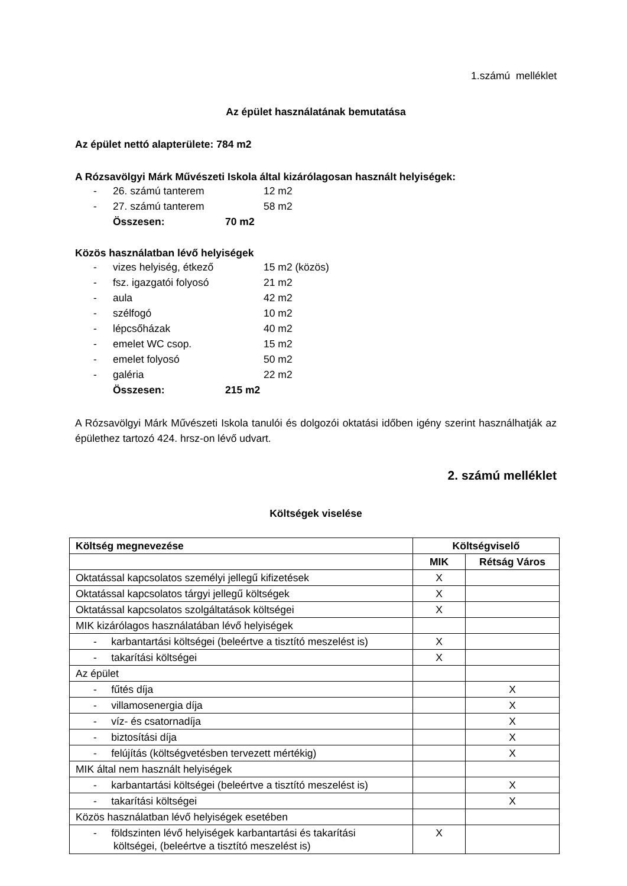1.számú melléklet
Az épület használatának bemutatása
Az épület nettó alapterülete: 784 m2
A Rózsavölgyi Márk Művészeti Iskola által kizárólagosan használt helyiségek:
- 26. számú tanterem 12 m2
- 27. számú tanterem 58 m2
Összesen: 70 m2
Közös használatban lévő helyiségek
- vizes helyiség, étkező 15 m2 (közös)
- fsz. igazgatói folyosó 21 m2
- aula 42 m2
- szélfogó 10 m2
- lépcsőházak 40 m2
- emelet WC csop. 15 m2
- emelet folyosó 50 m2
- galéria 22 m2
Összesen: 215 m2
A Rózsavölgyi Márk Művészeti Iskola tanulói és dolgozói oktatási időben igény szerint használhatják az épülethez tartozó 424. hrsz-on lévő udvart.
2. számú melléklet
Költségek viselése
| Költség megnevezése | Költségviselő | |
| --- | --- | --- |
| | MIK | Rétság Város |
| Oktatással kapcsolatos személyi jellegű kifizetések | X | |
| Oktatással kapcsolatos tárgyi jellegű költségek | X | |
| Oktatással kapcsolatos szolgáltatások költségei | X | |
| MIK kizárólagos használatában lévő helyiségek | | |
| - karbantartási költségei (beleértve a tisztító meszelést is) | X | |
| - takarítási költségei | X | |
| Az épület | | |
| - fűtés díja | | X |
| - villamosenergia díja | | X |
| - víz- és csatornadíja | | X |
| - biztosítási díja | | X |
| - felújítás (költségvetésben tervezett mértékig) | | X |
| MIK által nem használt helyiségek | | |
| - karbantartási költségei (beleértve a tisztító meszelést is) | | X |
| - takarítási költségei | | X |
| Közös használatban lévő helyiségek esetében | | |
| - földszinten lévő helyiségek karbantartási és takarítási költségei, (beleértve a tisztító meszelést is) | X | |